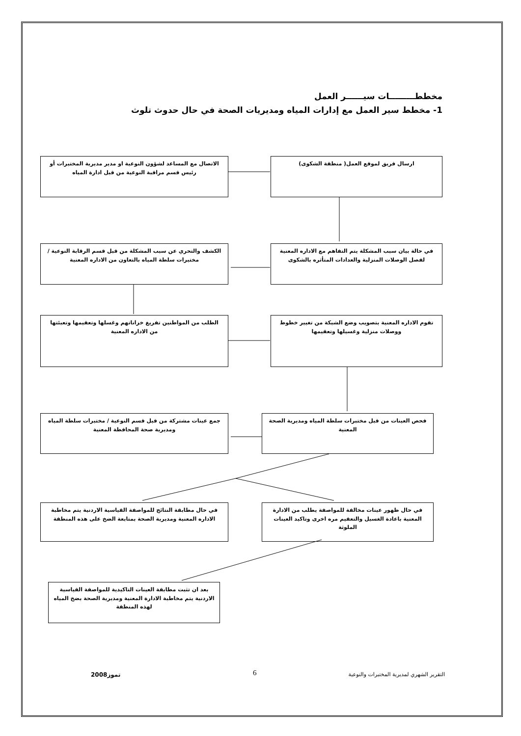مخططـــــــــات سيــــــر العمل
1- مخطط سير العمل مع إدارات المياه ومديريات الصحة في حال حدوث تلوث
ارسال فريق لموقع العمل( منطقة الشكوى)
الاتصال مع المساعد لشؤون النوعية او مدير مديرية المختبرات أو رئيس قسم مراقبة النوعية من قبل ادارة المياه
في حالة بيان سبب المشكلة يتم التفاهم مع الاداره المعنية لفصل الوصلات المنزلية والعدادات المتأثره بالشكوى
الكشف والتحري عن سبب المشكلة من قبل قسم الرقابة النوعية / مختبرات سلطة المياه بالتعاون من الاداره المعنية
تقوم الاداره المعنية بتصويب وضع الشبكة من تغيير خطوط ووصلات منزلية وغسيلها وتعقيمها
الطلب من المواطنين تفريغ خزاناتهم وغسلها وتعقيمها وتعبئتها من الاداره المعنية
فحص العينات من قبل مختبرات سلطة المياه ومديرية الصحة المعنية
جمع عينات مشتركة من قبل قسم النوعية / مختبرات سلطة المياه ومديرية صحة المحافظة المعنية
في حال ظهور عينات مخالفة للمواصفة يطلب من الادارة المعنية باعادة الغسيل والتعقيم مره اخرى وتاكيد العينات الملوثة
في حال مطابقة النتائج للمواصفة القياسية الاردنية يتم مخاطبة الاداره المعنية ومديرية الصحة بمتابعة الضخ على هذه المنطقة
بعد ان تثبت مطابقة العينات التاكيدية للمواصفة القياسية الاردنية يتم مخاطبة الادارة المعنية ومديرية الصحة بضخ المياه لهذه المنطقة
2008تموز 6
التقرير الشهري لمديرية المختبرات والنوعية